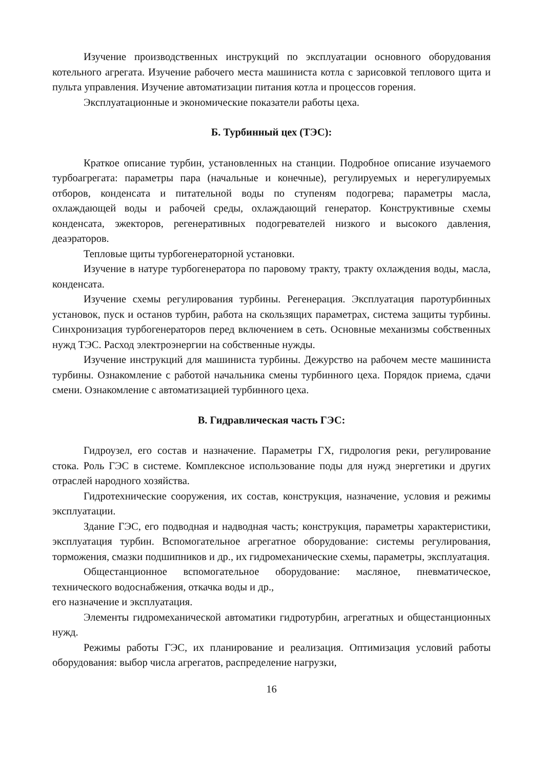Изучение производственных инструкций по эксплуатации основного оборудования котельного агрегата. Изучение рабочего места машиниста котла с зарисовкой теплового щита и пульта управления. Изучение автоматизации питания котла и процессов горения.
Эксплуатационные и экономические показатели работы цеха.
Б. Турбинный цех (ТЭС):
Краткое описание турбин, установленных на станции. Подробное описание изучаемого турбоагрегата: параметры пара (начальные и конечные), регулируемых и нерегулируемых отборов, конденсата и питательной воды по ступеням подогрева; параметры масла, охлаждающей воды и рабочей среды, охлаждающий генератор. Конструктивные схемы конденсата, эжекторов, регенеративных подогревателей низкого и высокого давления, деаэраторов.
Тепловые щиты турбогенераторной установки.
Изучение в натуре турбогенератора по паровому тракту, тракту охлаждения воды, масла, конденсата.
Изучение схемы регулирования турбины. Регенерация. Эксплуатация паротурбинных установок, пуск и останов турбин, работа на скользящих параметрах, система защиты турбины. Синхронизация турбогенераторов перед включением в сеть. Основные механизмы собственных нужд ТЭС. Расход электроэнергии на собственные нужды.
Изучение инструкций для машиниста турбины. Дежурство на рабочем месте машиниста турбины. Ознакомление с работой начальника смены турбинного цеха. Порядок приема, сдачи смени. Ознакомление с автоматизацией турбинного цеха.
В. Гидравлическая часть ГЭС:
Гидроузел, его состав и назначение. Параметры ГХ, гидрология реки, регулирование стока. Роль ГЭС в системе. Комплексное использование поды для нужд энергетики и других отраслей народного хозяйства.
Гидротехнические сооружения, их состав, конструкция, назначение, условия и режимы эксплуатации.
Здание ГЭС, его подводная и надводная часть; конструкция, параметры характеристики, эксплуатация турбин. Вспомогательное агрегатное оборудование: системы регулирования, торможения, смазки подшипников и др., их гидромеханические схемы, параметры, эксплуатация.
Общестанционное вспомогательное оборудование: масляное, пневматическое, технического водоснабжения, откачка воды и др.,
его назначение и эксплуатация.
Элементы гидромеханической автоматики гидротурбин, агрегатных и общестанционных нужд.
Режимы работы ГЭС, их планирование и реализация. Оптимизация условий работы оборудования: выбор числа агрегатов, распределение нагрузки,
16